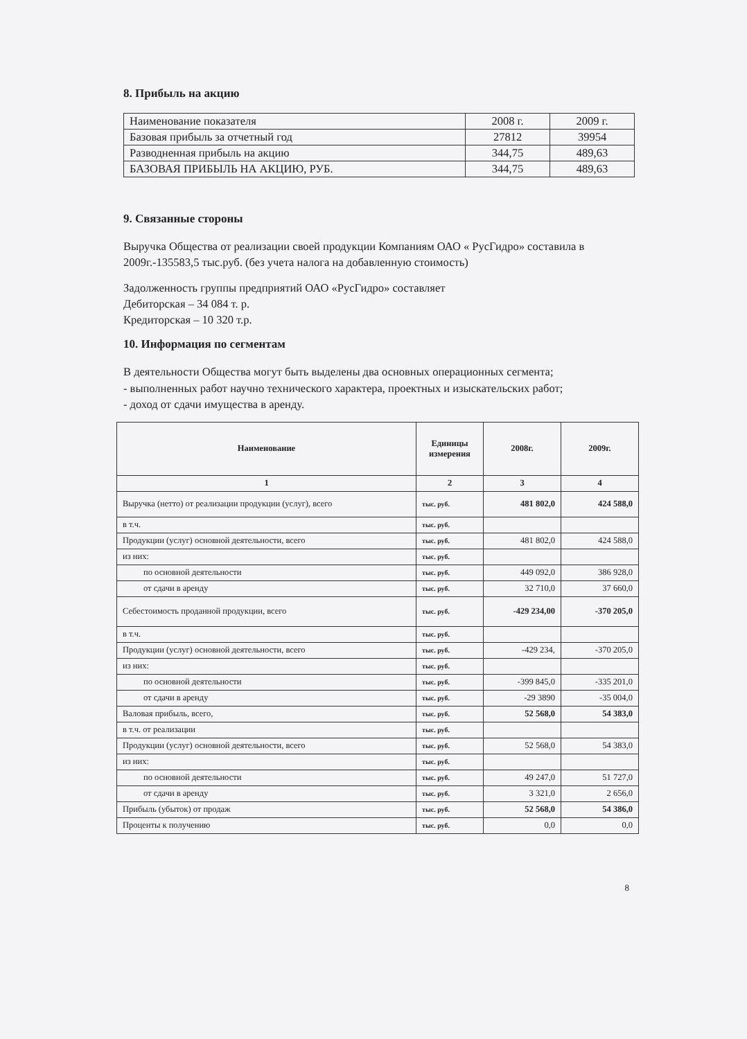8. Прибыль на акцию
| Наименование показателя | 2008 г. | 2009 г. |
| Базовая прибыль за отчетный год | 27812 | 39954 |
| Разводненная прибыль на акцию | 344,75 | 489,63 |
| БАЗОВАЯ ПРИБЫЛЬ НА АКЦИЮ, РУБ. | 344,75 | 489,63 |
9. Связанные стороны
Выручка Общества от реализации своей продукции Компаниям ОАО « РусГидро» составила в 2009г.-135583,5 тыс.руб. (без учета налога на добавленную стоимость)
Задолженность группы предприятий ОАО «РусГидро» составляет
Дебиторская – 34 084 т. р.
Кредиторская – 10 320 т.р.
10. Информация по сегментам
В деятельности Общества могут быть выделены два основных операционных сегмента;
- выполненных работ научно технического характера, проектных и изыскательских работ;
- доход от сдачи имущества в аренду.
| Наименование | Единицы измерения | 2008г. | 2009г. |
| --- | --- | --- | --- |
| 1 | 2 | 3 | 4 |
| Выручка (нетто) от реализации продукции (услуг), всего | тыс. руб. | 481 802,0 | 424 588,0 |
| в т.ч. | тыс. руб. | | |
| Продукции (услуг) основной деятельности, всего | тыс. руб. | 481 802,0 | 424 588,0 |
| из них: | тыс. руб. | | |
| по основной деятельности | тыс. руб. | 449 092,0 | 386 928,0 |
| от сдачи в аренду | тыс. руб. | 32 710,0 | 37 660,0 |
| Себестоимость проданной продукции, всего | тыс. руб. | -429 234,00 | -370 205,0 |
| в т.ч. | тыс. руб. | | |
| Продукции (услуг) основной деятельности, всего | тыс. руб. | -429 234, | -370 205,0 |
| из них: | тыс. руб. | | |
| по основной деятельности | тыс. руб. | -399 845,0 | -335 201,0 |
| от сдачи в аренду | тыс. руб. | -29 3890 | -35 004,0 |
| Валовая прибыль, всего, | тыс. руб. | 52 568,0 | 54 383,0 |
| в т.ч. от реализации | тыс. руб. | | |
| Продукции (услуг) основной деятельности, всего | тыс. руб. | 52 568,0 | 54 383,0 |
| из них: | тыс. руб. | | |
| по основной деятельности | тыс. руб. | 49 247,0 | 51 727,0 |
| от сдачи в аренду | тыс. руб. | 3 321,0 | 2 656,0 |
| Прибыль (убыток) от продаж | тыс. руб. | 52 568,0 | 54 386,0 |
| Проценты к получению | тыс. руб. | 0,0 | 0,0 |
8